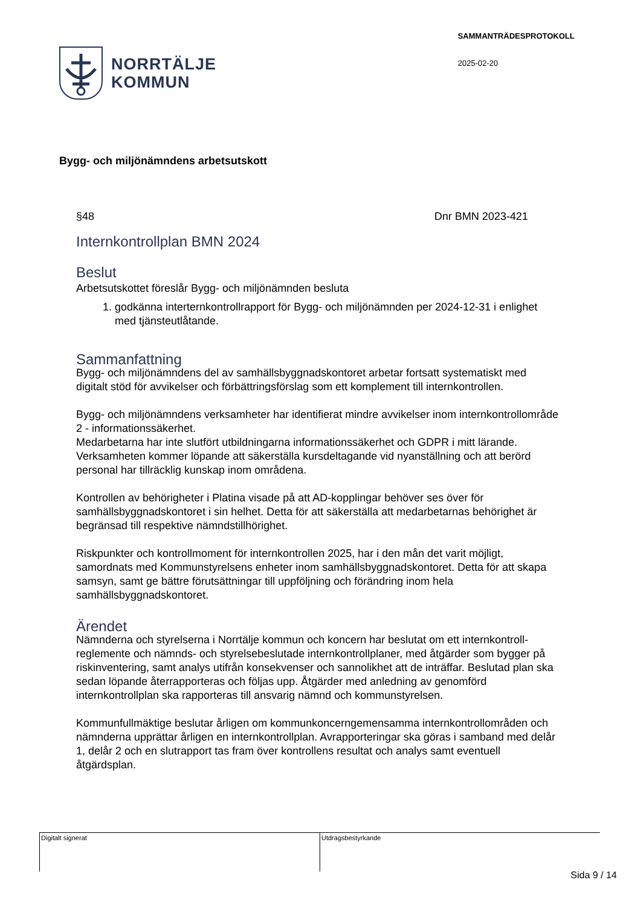NORRTÄLJE
KOMMUN
SAMMANTRÄDESPROTOKOLL
2025-02-20
Bygg- och miljönämndens arbetsutskott
§48 Dnr BMN 2023-421
Internkontrollplan BMN 2024
Beslut
Arbetsutskottet föreslår Bygg- och miljönämnden besluta
1. godkänna interternkontrollrapport för Bygg- och miljönämnden per 2024-12-31 i enlighet med tjänsteutlåtande.
Sammanfattning
Bygg- och miljönämndens del av samhällsbyggnadskontoret arbetar fortsatt systematiskt med digitalt stöd för avvikelser och förbättringsförslag som ett komplement till internkontrollen.
Bygg- och miljönämndens verksamheter har identifierat mindre avvikelser inom internkontrollområde 2 - informationssäkerhet.
Medarbetarna har inte slutfört utbildningarna informationssäkerhet och GDPR i mitt lärande. Verksamheten kommer löpande att säkerställa kursdeltagande vid nyanställning och att berörd personal har tillräcklig kunskap inom områdena.
Kontrollen av behörigheter i Platina visade på att AD-kopplingar behöver ses över för samhällsbyggnadskontoret i sin helhet. Detta för att säkerställa att medarbetarnas behörighet är begränsad till respektive nämndstillhörighet.
Riskpunkter och kontrollmoment för internkontrollen 2025, har i den mån det varit möjligt, samordnats med Kommunstyrelsens enheter inom samhällsbyggnadskontoret. Detta för att skapa samsyn, samt ge bättre förutsättningar till uppföljning och förändring inom hela samhällsbyggnadskontoret.
Ärendet
Nämnderna och styrelserna i Norrtälje kommun och koncern har beslutat om ett internkontroll-reglemente och nämnds- och styrelsebeslutade internkontrollplaner, med åtgärder som bygger på riskinventering, samt analys utifrån konsekvenser och sannolikhet att de inträffar. Beslutad plan ska sedan löpande återrapporteras och följas upp. Åtgärder med anledning av genomförd internkontrollplan ska rapporteras till ansvarig nämnd och kommunstyrelsen.
Kommunfullmäktige beslutar årligen om kommunkoncerngemensamma internkontrollområden och nämnderna upprättar årligen en internkontrollplan. Avrapporteringar ska göras i samband med delår 1, delår 2 och en slutrapport tas fram över kontrollens resultat och analys samt eventuell åtgärdsplan.
Digitalt signerat Utdragsbestyrkande
Sida 9 / 14